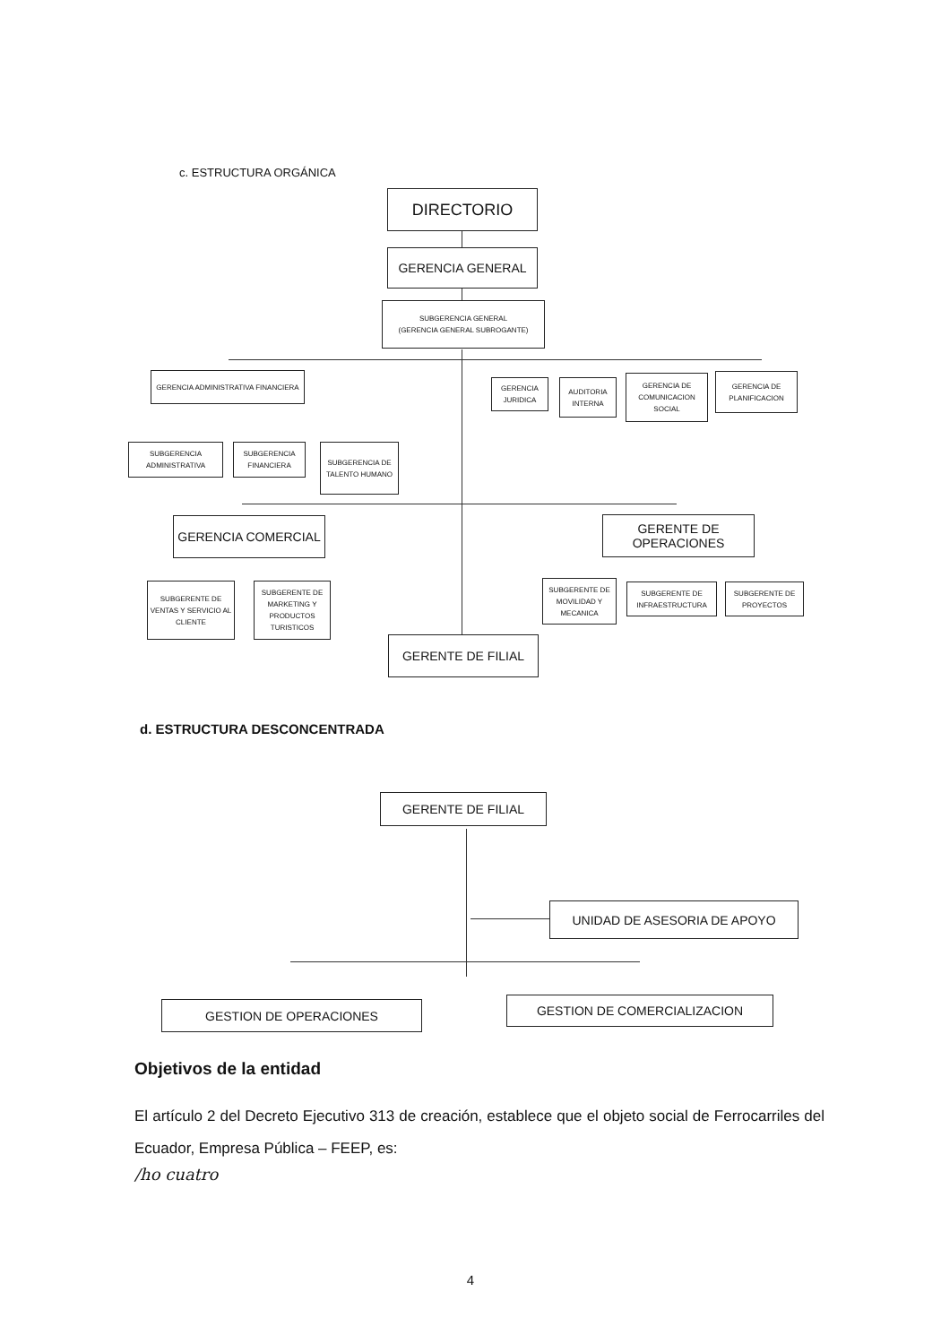c. ESTRUCTURA ORGÁNICA
DIRECTORIO
GERENCIA GENERAL
SUBGERENCIA GENERAL
(GERENCIA GENERAL SUBROGANTE)
GERENCIA ADMINISTRATIVA FINANCIERA
GERENCIA JURIDICA
AUDITORIA INTERNA
GERENCIA DE COMUNICACION SOCIAL
GERENCIA DE PLANIFICACION
SUBGERENCIA ADMINISTRATIVA
SUBGERENCIA FINANCIERA
SUBGERENCIA DE TALENTO HUMANO
GERENCIA COMERCIAL
GERENTE DE OPERACIONES
SUBGERENTE DE VENTAS Y SERVICIO AL CLIENTE
SUBGERENTE DE MARKETING Y PRODUCTOS TURISTICOS
SUBGERENTE DE MOVILIDAD Y MECANICA
SUBGERENTE DE INFRAESTRUCTURA
SUBGERENTE DE PROYECTOS
GERENTE DE FILIAL
d. ESTRUCTURA DESCONCENTRADA
GERENTE DE FILIAL
UNIDAD DE ASESORIA DE APOYO
GESTION DE OPERACIONES GESTION DE COMERCIALIZACION
Objetivos de la entidad
El artículo 2 del Decreto Ejecutivo 313 de creación, establece que el objeto social de Ferrocarriles del Ecuador, Empresa Pública – FEEP, es:
/ho cuatro
4